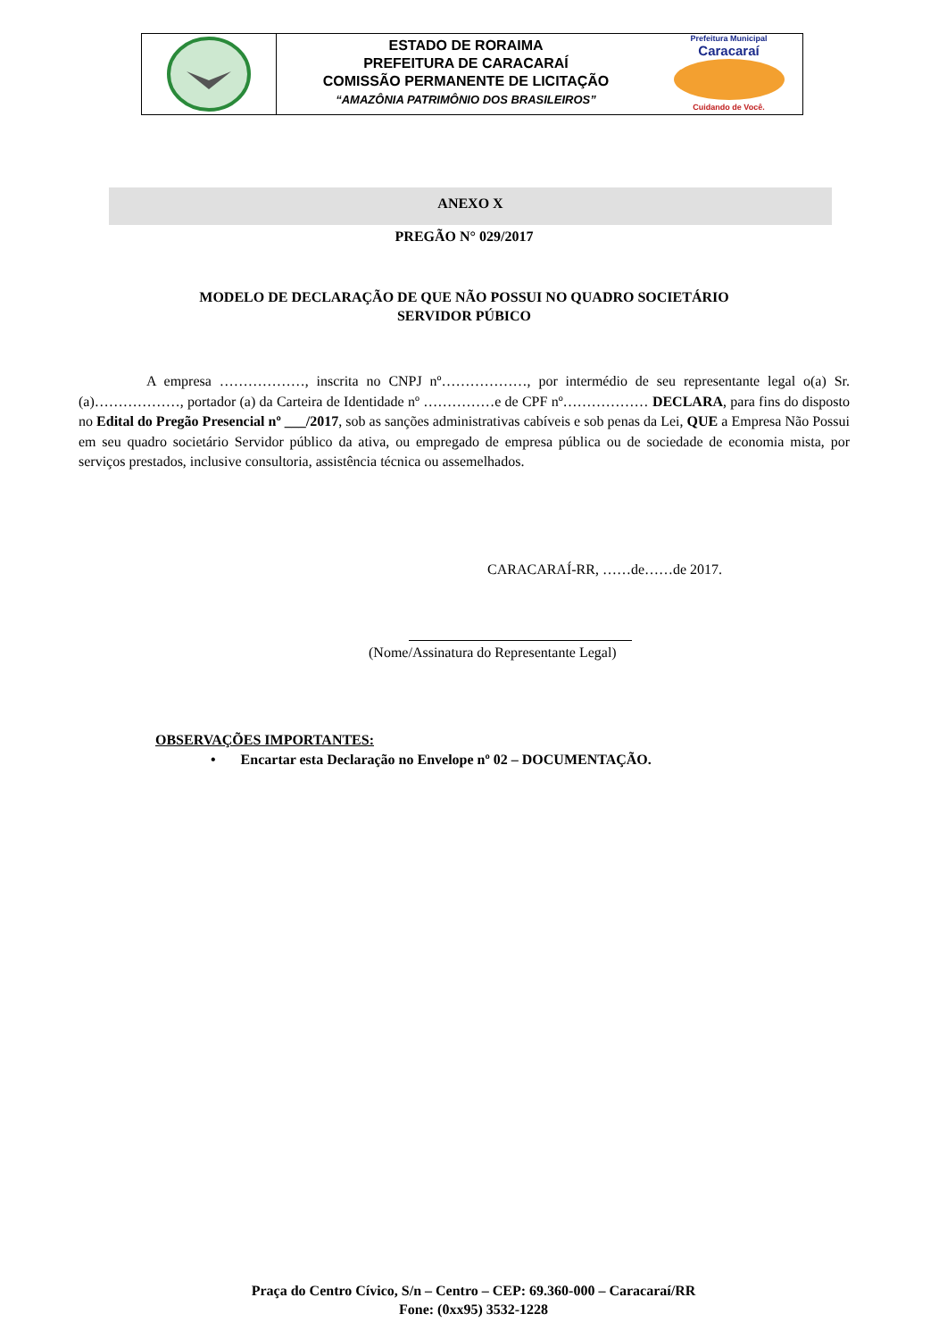ESTADO DE RORAIMA
PREFEITURA DE CARACARAÍ
COMISSÃO PERMANENTE DE LICITAÇÃO
“AMAZÔNIA PATRIMÔNIO DOS BRASILEIROS”
Prefeitura Municipal
Caracaraí
Cuidando de Você.
ANEXO X
PREGÃO N° 029/2017
MODELO DE DECLARAÇÃO DE QUE NÃO POSSUI NO QUADRO SOCIETÁRIO
SERVIDOR PÚBICO
A empresa ………………, inscrita no CNPJ nº………………, por intermédio de seu representante legal o(a) Sr.(a)………………, portador (a) da Carteira de Identidade nº ……………e de CPF nº……………… DECLARA, para fins do disposto no Edital do Pregão Presencial nº ___/2017, sob as sanções administrativas cabíveis e sob penas da Lei, QUE a Empresa Não Possui em seu quadro societário Servidor público da ativa, ou empregado de empresa pública ou de sociedade de economia mista, por serviços prestados, inclusive consultoria, assistência técnica ou assemelhados.
CARACARAÍ-RR, ……de……de 2017.
(Nome/Assinatura do Representante Legal)
OBSERVAÇÕES IMPORTANTES:
• Encartar esta Declaração no Envelope nº 02 – DOCUMENTAÇÃO.
Praça do Centro Cívico, S/n – Centro – CEP: 69.360-000 – Caracaraí/RR
Fone: (0xx95) 3532-1228